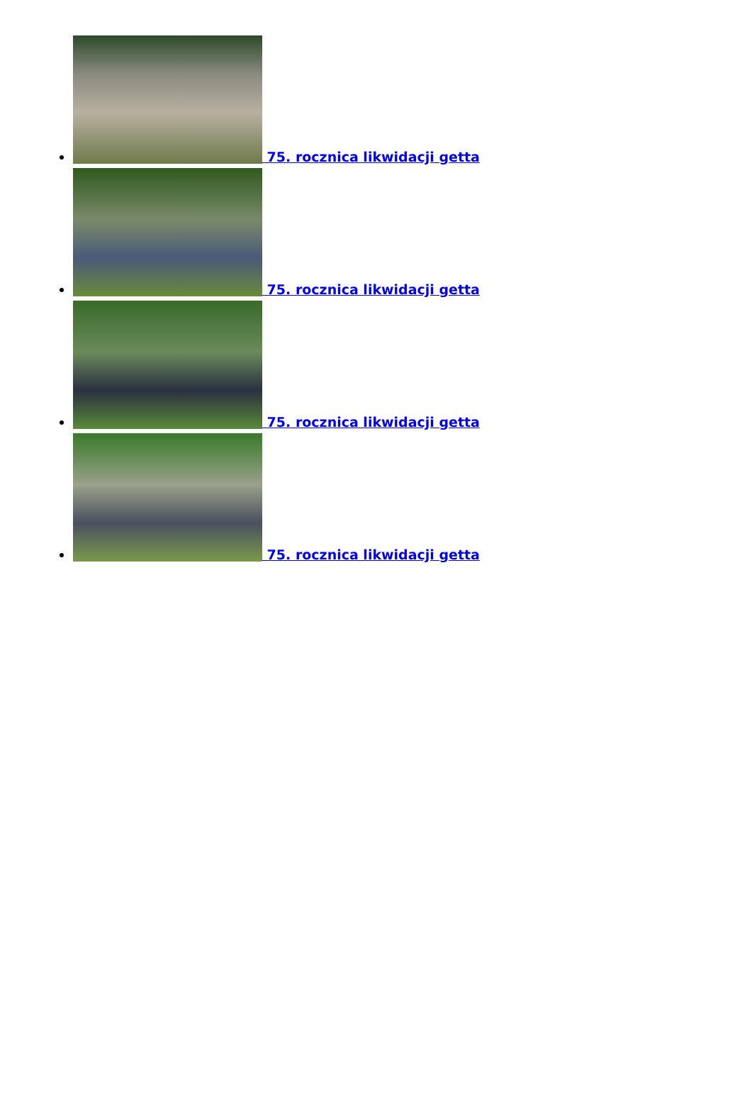75. rocznica likwidacji getta
75. rocznica likwidacji getta
75. rocznica likwidacji getta
75. rocznica likwidacji getta